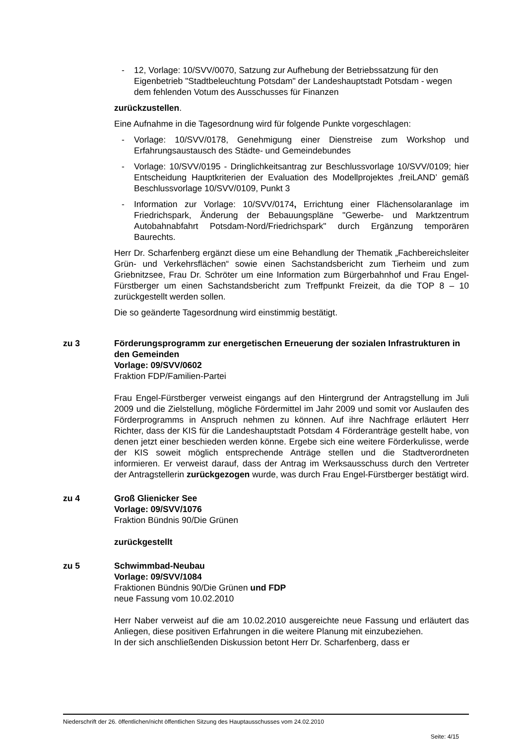- 12, Vorlage: 10/SVV/0070, Satzung zur Aufhebung der Betriebssatzung für den Eigenbetrieb "Stadtbeleuchtung Potsdam" der Landeshauptstadt Potsdam - wegen dem fehlenden Votum des Ausschusses für Finanzen
zurückzustellen.
Eine Aufnahme in die Tagesordnung wird für folgende Punkte vorgeschlagen:
- Vorlage: 10/SVV/0178, Genehmigung einer Dienstreise zum Workshop und Erfahrungsaustausch des Städte- und Gemeindebundes
- Vorlage: 10/SVV/0195 - Dringlichkeitsantrag zur Beschlussvorlage 10/SVV/0109; hier Entscheidung Hauptkriterien der Evaluation des Modellprojektes ‚freiLAND’ gemäß Beschlussvorlage 10/SVV/0109, Punkt 3
- Information zur Vorlage: 10/SVV/0174, Errichtung einer Flächensolaranlage im Friedrichspark, Änderung der Bebauungspläne "Gewerbe- und Marktzentrum Autobahnabfahrt Potsdam-Nord/Friedrichspark" durch Ergänzung temporären Baurechts.
Herr Dr. Scharfenberg ergänzt diese um eine Behandlung der Thematik „Fachbereichsleiter Grün- und Verkehrsflächen“ sowie einen Sachstandsbericht zum Tierheim und zum Griebnitzsee, Frau Dr. Schröter um eine Information zum Bürgerbahnhof und Frau Engel-Fürstberger um einen Sachstandsbericht zum Treffpunkt Freizeit, da die TOP 8 – 10 zurückgestellt werden sollen.
Die so geänderte Tagesordnung wird einstimmig bestätigt.
zu 3 Förderungsprogramm zur energetischen Erneuerung der sozialen Infrastrukturen in den Gemeinden
Vorlage: 09/SVV/0602
Fraktion FDP/Familien-Partei
Frau Engel-Fürstberger verweist eingangs auf den Hintergrund der Antragstellung im Juli 2009 und die Zielstellung, mögliche Fördermittel im Jahr 2009 und somit vor Auslaufen des Förderprogramms in Anspruch nehmen zu können. Auf ihre Nachfrage erläutert Herr Richter, dass der KIS für die Landeshauptstadt Potsdam 4 Förderanträge gestellt habe, von denen jetzt einer beschieden werden könne. Ergebe sich eine weitere Förderkulisse, werde der KIS soweit möglich entsprechende Anträge stellen und die Stadtverordneten informieren. Er verweist darauf, dass der Antrag im Werksausschuss durch den Vertreter der Antragstellerin zurückgezogen wurde, was durch Frau Engel-Fürstberger bestätigt wird.
zu 4 Groß Glienicker See
Vorlage: 09/SVV/1076
Fraktion Bündnis 90/Die Grünen
zurückgestellt
zu 5 Schwimmbad-Neubau
Vorlage: 09/SVV/1084
Fraktionen Bündnis 90/Die Grünen und FDP
neue Fassung vom 10.02.2010
Herr Naber verweist auf die am 10.02.2010 ausgereichte neue Fassung und erläutert das Anliegen, diese positiven Erfahrungen in die weitere Planung mit einzubeziehen.
In der sich anschließenden Diskussion betont Herr Dr. Scharfenberg, dass er
Niederschrift der 26. öffentlichen/nicht öffentlichen Sitzung des Hauptausschusses vom 24.02.2010
Seite: 4/15